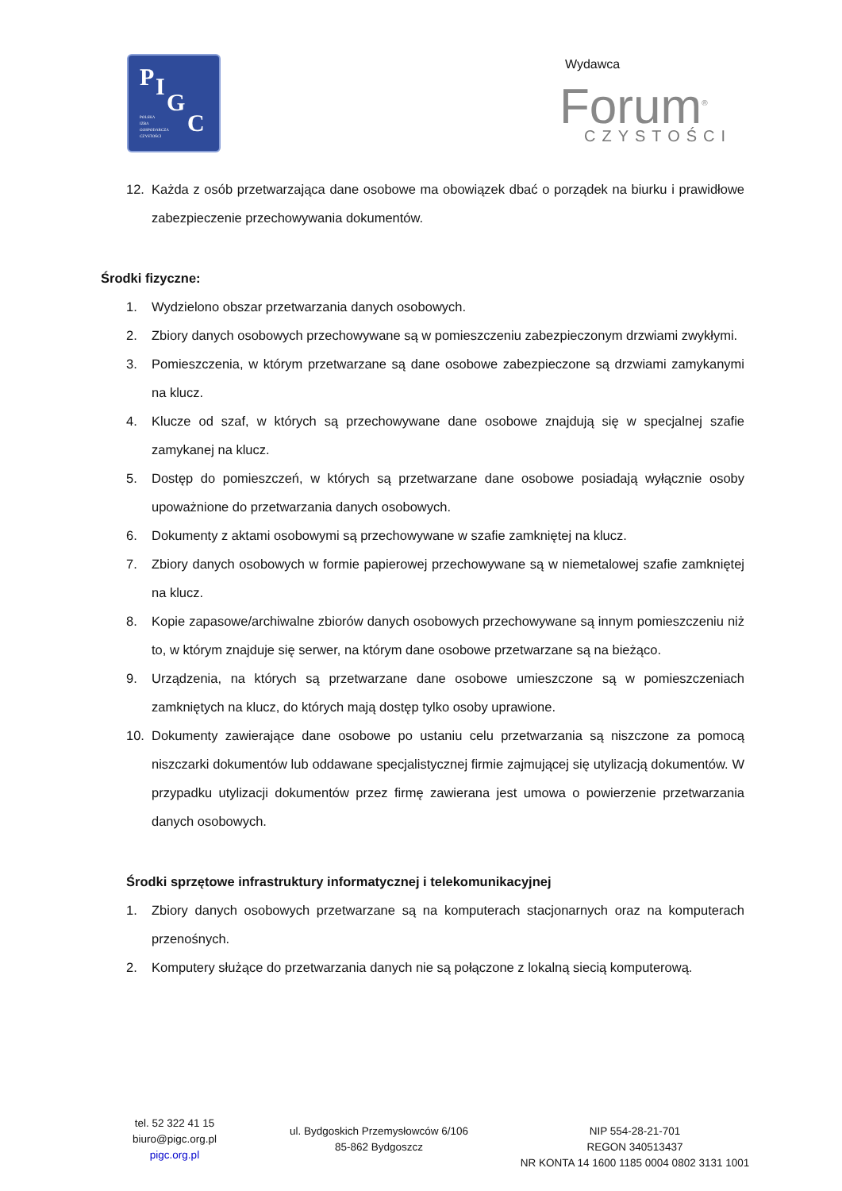P I
G
C
POLSKA
IZBA
GOSPODARCZA
CZYSTOŚCI
Wydawca
Forum<sup>®</sup> CZYSTOŚCI
12. Każda z osób przetwarzająca dane osobowe ma obowiązek dbać o porządek na biurku i prawidłowe zabezpieczenie przechowywania dokumentów.
Środki fizyczne:
1. Wydzielono obszar przetwarzania danych osobowych.
2. Zbiory danych osobowych przechowywane są w pomieszczeniu zabezpieczonym drzwiami zwykłymi.
3. Pomieszczenia, w którym przetwarzane są dane osobowe zabezpieczone są drzwiami zamykanymi na klucz.
4. Klucze od szaf, w których są przechowywane dane osobowe znajdują się w specjalnej szafie zamykanej na klucz.
5. Dostęp do pomieszczeń, w których są przetwarzane dane osobowe posiadają wyłącznie osoby upoważnione do przetwarzania danych osobowych.
6. Dokumenty z aktami osobowymi są przechowywane w szafie zamkniętej na klucz.
7. Zbiory danych osobowych w formie papierowej przechowywane są w niemetalowej szafie zamkniętej na klucz.
8. Kopie zapasowe/archiwalne zbiorów danych osobowych przechowywane są innym pomieszczeniu niż to, w którym znajduje się serwer, na którym dane osobowe przetwarzane są na bieżąco.
9. Urządzenia, na których są przetwarzane dane osobowe umieszczone są w pomieszczeniach zamkniętych na klucz, do których mają dostęp tylko osoby uprawione.
10. Dokumenty zawierające dane osobowe po ustaniu celu przetwarzania są niszczone za pomocą niszczarki dokumentów lub oddawane specjalistycznej firmie zajmującej się utylizacją dokumentów. W przypadku utylizacji dokumentów przez firmę zawierana jest umowa o powierzenie przetwarzania danych osobowych.
Środki sprzętowe infrastruktury informatycznej i telekomunikacyjnej
1. Zbiory danych osobowych przetwarzane są na komputerach stacjonarnych oraz na komputerach przenośnych.
2. Komputery służące do przetwarzania danych nie są połączone z lokalną siecią komputerową.
tel. 52 322 41 15
biuro@pigc.org.pl
pigc.org.pl
ul. Bydgoskich Przemysłowców 6/106
85-862 Bydgoszcz
NIP 554-28-21-701
REGON 340513437
NR KONTA 14 1600 1185 0004 0802 3131 1001